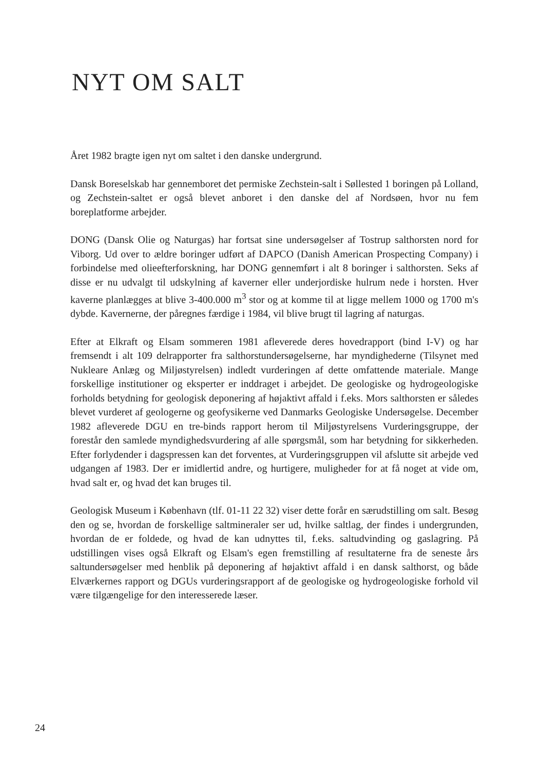NYT OM SALT
Året 1982 bragte igen nyt om saltet i den danske undergrund.
Dansk Boreselskab har gennemboret det permiske Zechstein-salt i Søllested 1 boringen på Lolland, og Zechstein-saltet er også blevet anboret i den danske del af Nordsøen, hvor nu fem boreplatforme arbejder.
DONG (Dansk Olie og Naturgas) har fortsat sine undersøgelser af Tostrup salthorsten nord for Viborg. Ud over to ældre boringer udført af DAPCO (Danish American Prospecting Company) i forbindelse med olieefterforskning, har DONG gennemført i alt 8 boringer i salthorsten. Seks af disse er nu udvalgt til udskylning af kaverner eller underjordiske hulrum nede i horsten. Hver kaverne planlægges at blive 3-400.000 m<sup>3</sup> stor og at komme til at ligge mellem 1000 og 1700 m's dybde. Kavernerne, der påregnes færdige i 1984, vil blive brugt til lagring af naturgas.
Efter at Elkraft og Elsam sommeren 1981 afleverede deres hovedrapport (bind I-V) og har fremsendt i alt 109 delrapporter fra salthorstundersøgelserne, har myndighederne (Tilsynet med Nukleare Anlæg og Miljøstyrelsen) indledt vurderingen af dette omfattende materiale. Mange forskellige institutioner og eksperter er inddraget i arbejdet. De geologiske og hydrogeologiske forholds betydning for geologisk deponering af højaktivt affald i f.eks. Mors salthorsten er således blevet vurderet af geologerne og geofysikerne ved Danmarks Geologiske Undersøgelse. December 1982 afleverede DGU en tre-binds rapport herom til Miljøstyrelsens Vurderingsgruppe, der forestår den samlede myndighedsvurdering af alle spørgsmål, som har betydning for sikkerheden. Efter forlydender i dagspressen kan det forventes, at Vurderingsgruppen vil afslutte sit arbejde ved udgangen af 1983. Der er imidlertid andre, og hurtigere, muligheder for at få noget at vide om, hvad salt er, og hvad det kan bruges til.
Geologisk Museum i København (tlf. 01-11 22 32) viser dette forår en særudstilling om salt. Besøg den og se, hvordan de forskellige saltmineraler ser ud, hvilke saltlag, der findes i undergrunden, hvordan de er foldede, og hvad de kan udnyttes til, f.eks. saltudvinding og gaslagring. På udstillingen vises også Elkraft og Elsam's egen fremstilling af resultaterne fra de seneste års saltundersøgelser med henblik på deponering af højaktivt affald i en dansk salthorst, og både Elværkernes rapport og DGUs vurderingsrapport af de geologiske og hydrogeologiske forhold vil være tilgængelige for den interesserede læser.
24